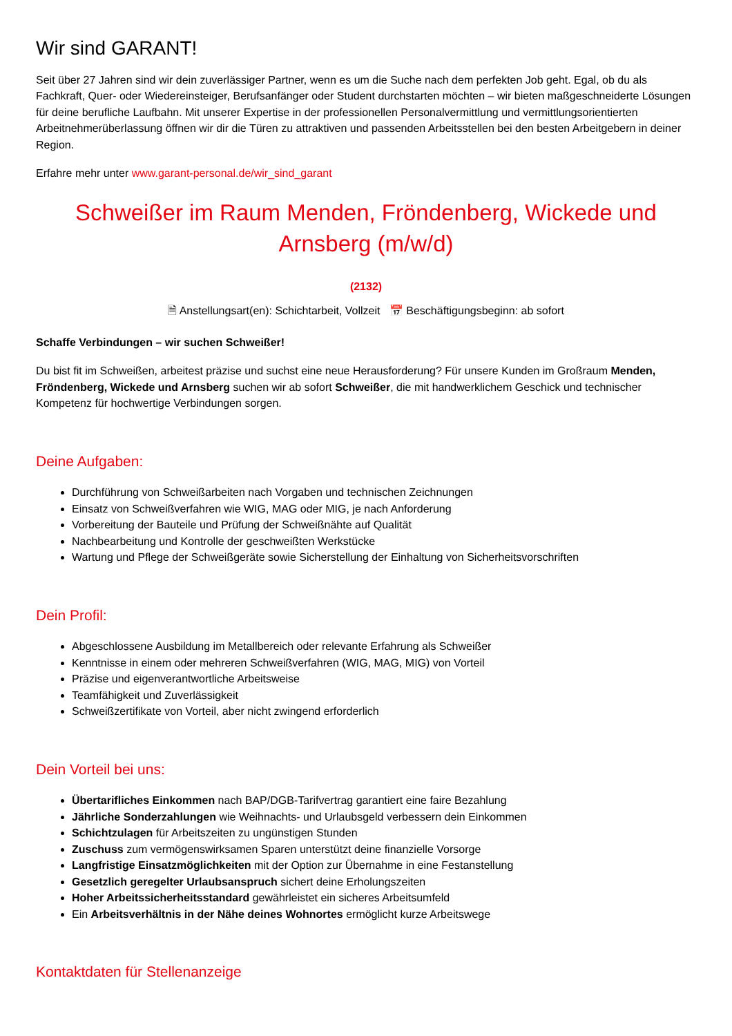Wir sind GARANT!
Seit über 27 Jahren sind wir dein zuverlässiger Partner, wenn es um die Suche nach dem perfekten Job geht. Egal, ob du als Fachkraft, Quer- oder Wiedereinsteiger, Berufsanfänger oder Student durchstarten möchten – wir bieten maßgeschneiderte Lösungen für deine berufliche Laufbahn. Mit unserer Expertise in der professionellen Personalvermittlung und vermittlungsorientierten Arbeitnehmerüberlassung öffnen wir dir die Türen zu attraktiven und passenden Arbeitsstellen bei den besten Arbeitgebern in deiner Region.
Erfahre mehr unter www.garant-personal.de/wir_sind_garant
Schweißer im Raum Menden, Fröndenberg, Wickede und Arnsberg (m/w/d)
(2132)
🗎 Anstellungsart(en): Schichtarbeit, Vollzeit 📅 Beschäftigungsbeginn: ab sofort
Schaffe Verbindungen – wir suchen Schweißer!
Du bist fit im Schweißen, arbeitest präzise und suchst eine neue Herausforderung? Für unsere Kunden im Großraum Menden, Fröndenberg, Wickede und Arnsberg suchen wir ab sofort Schweißer, die mit handwerklichem Geschick und technischer Kompetenz für hochwertige Verbindungen sorgen.
Deine Aufgaben:
Durchführung von Schweißarbeiten nach Vorgaben und technischen Zeichnungen
Einsatz von Schweißverfahren wie WIG, MAG oder MIG, je nach Anforderung
Vorbereitung der Bauteile und Prüfung der Schweißnähte auf Qualität
Nachbearbeitung und Kontrolle der geschweißten Werkstücke
Wartung und Pflege der Schweißgeräte sowie Sicherstellung der Einhaltung von Sicherheitsvorschriften
Dein Profil:
Abgeschlossene Ausbildung im Metallbereich oder relevante Erfahrung als Schweißer
Kenntnisse in einem oder mehreren Schweißverfahren (WIG, MAG, MIG) von Vorteil
Präzise und eigenverantwortliche Arbeitsweise
Teamfähigkeit und Zuverlässigkeit
Schweißzertifikate von Vorteil, aber nicht zwingend erforderlich
Dein Vorteil bei uns:
Übertarifliches Einkommen nach BAP/DGB-Tarifvertrag garantiert eine faire Bezahlung
Jährliche Sonderzahlungen wie Weihnachts- und Urlaubsgeld verbessern dein Einkommen
Schichtzulagen für Arbeitszeiten zu ungünstigen Stunden
Zuschuss zum vermögenswirksamen Sparen unterstützt deine finanzielle Vorsorge
Langfristige Einsatzmöglichkeiten mit der Option zur Übernahme in eine Festanstellung
Gesetzlich geregelter Urlaubsanspruch sichert deine Erholungszeiten
Hoher Arbeitssicherheitsstandard gewährleistet ein sicheres Arbeitsumfeld
Ein Arbeitsverhältnis in der Nähe deines Wohnortes ermöglicht kurze Arbeitswege
Kontaktdaten für Stellenanzeige